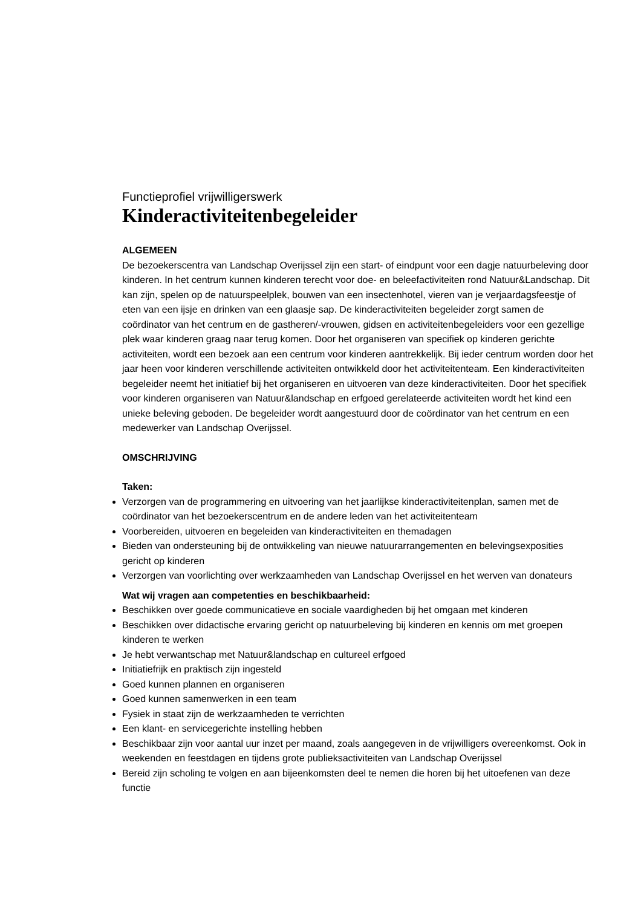Functieprofiel vrijwilligerswerk
Kinderactiviteitenbegeleider
ALGEMEEN
De bezoekerscentra van Landschap Overijssel zijn een start- of eindpunt voor een dagje natuurbeleving door kinderen. In het centrum kunnen kinderen terecht voor doe- en beleefactiviteiten rond Natuur&Landschap. Dit kan zijn, spelen op de natuurspeelplek, bouwen van een insectenhotel, vieren van je verjaardagsfeestje of eten van een ijsje en drinken van een glaasje sap. De kinderactiviteiten begeleider zorgt samen de coördinator van het centrum en de gastheren/-vrouwen, gidsen en activiteitenbegeleiders voor een gezellige plek waar kinderen graag naar terug komen. Door het organiseren van specifiek op kinderen gerichte activiteiten, wordt een bezoek aan een centrum voor kinderen aantrekkelijk. Bij ieder centrum worden door het jaar heen voor kinderen verschillende activiteiten ontwikkeld door het activiteitenteam. Een kinderactiviteiten begeleider neemt het initiatief bij het organiseren en uitvoeren van deze kinderactiviteiten. Door het specifiek voor kinderen organiseren van Natuur&landschap en erfgoed gerelateerde activiteiten wordt het kind een unieke beleving geboden. De begeleider wordt aangestuurd door de coördinator van het centrum en een medewerker van Landschap Overijssel.
OMSCHRIJVING
Taken:
Verzorgen van de programmering en uitvoering van het jaarlijkse kinderactiviteitenplan, samen met de coördinator van het bezoekerscentrum en de andere leden van het activiteitenteam
Voorbereiden, uitvoeren en begeleiden van kinderactiviteiten en themadagen
Bieden van ondersteuning bij de ontwikkeling van nieuwe natuurarrangementen en belevingsexposities gericht op kinderen
Verzorgen van voorlichting over werkzaamheden van Landschap Overijssel en het werven van donateurs
Wat wij vragen aan competenties en beschikbaarheid:
Beschikken over goede communicatieve en sociale vaardigheden bij het omgaan met kinderen
Beschikken over didactische ervaring gericht op natuurbeleving bij kinderen en kennis om met groepen kinderen te werken
Je hebt verwantschap met Natuur&landschap en cultureel erfgoed
Initiatiefrijk en praktisch zijn ingesteld
Goed kunnen plannen en organiseren
Goed kunnen samenwerken in een team
Fysiek in staat zijn de werkzaamheden te verrichten
Een klant- en servicegerichte instelling hebben
Beschikbaar zijn voor aantal uur inzet per maand, zoals aangegeven in de vrijwilligers overeenkomst. Ook in weekenden en feestdagen en tijdens grote publieksactiviteiten van Landschap Overijssel
Bereid zijn scholing te volgen en aan bijeenkomsten deel te nemen die horen bij het uitoefenen van deze functie